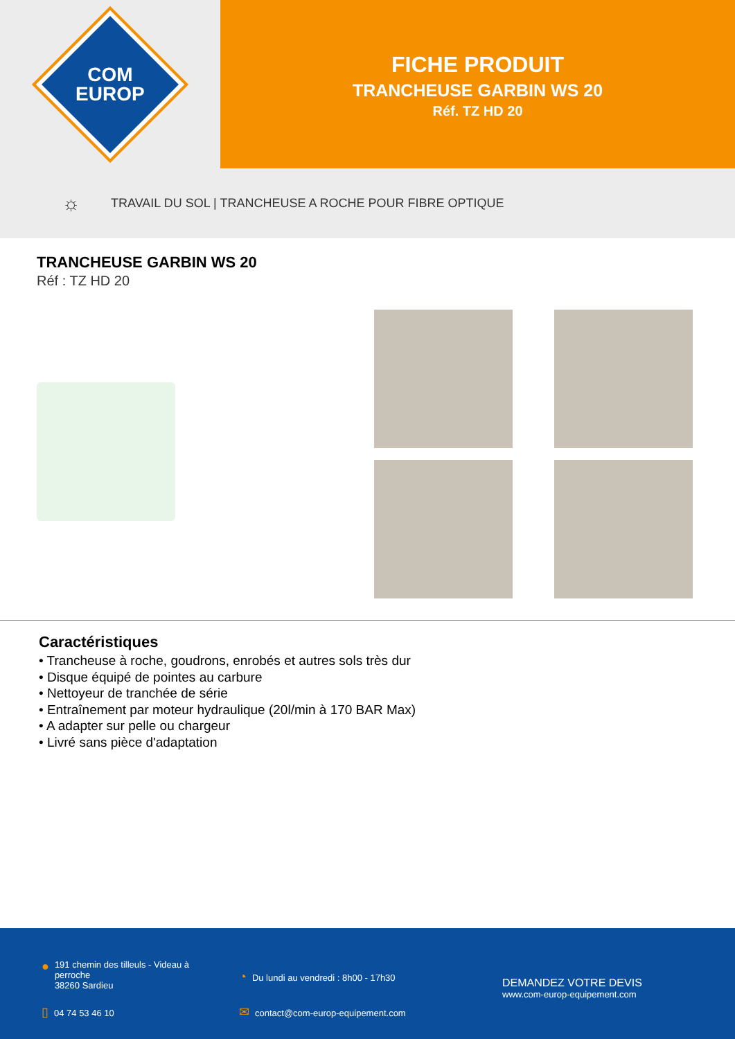COM
EUROP
FICHE PRODUIT
TRANCHEUSE GARBIN WS 20
Réf. TZ HD 20
☼ TRAVAIL DU SOL | TRANCHEUSE A ROCHE POUR FIBRE OPTIQUE
TRANCHEUSE GARBIN WS 20
Réf : TZ HD 20
Caractéristiques
• Trancheuse à roche, goudrons, enrobés et autres sols très dur
• Disque équipé de pointes au carbure
• Nettoyeur de tranchée de série
• Entraînement par moteur hydraulique (20l/min à 170 BAR Max)
• A adapter sur pelle ou chargeur
• Livré sans pièce d'adaptation
●
191 chemin des tilleuls - Videau à
perroche
38260 Sardieu
▯ 04 74 53 46 10
◔ Du lundi au vendredi : 8h00 - 17h30
✉ contact@com-europ-equipement.com
DEMANDEZ VOTRE DEVIS
www.com-europ-equipement.com